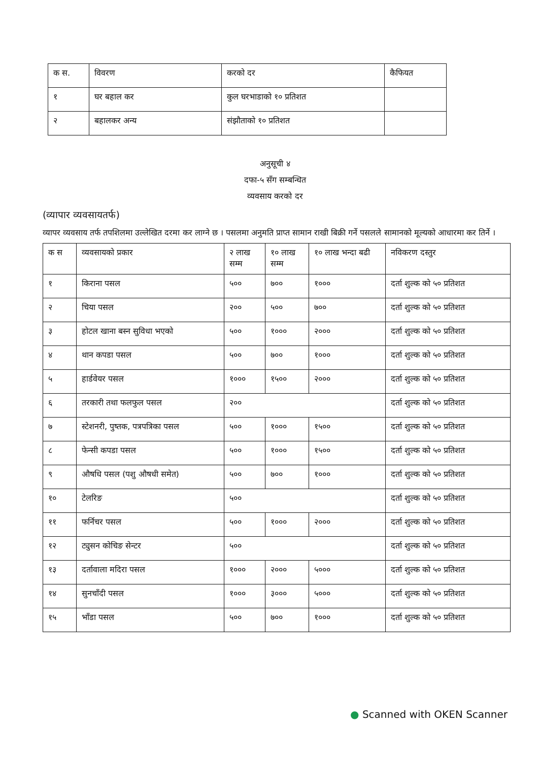| क स. | विवरण | करको दर | कैफियत |
| --- | --- | --- | --- |
| १ | घर बहाल कर | कुल घरभाडाको १० प्रतिशत | |
| २ | बहालकर अन्य | संझौताको १० प्रतिशत | |
अनुसूची ४
दफा-५ सँग सम्बन्धित
व्यवसाय करको दर
(व्यापार व्यवसायतर्फ)
व्यापर व्यवसाय तर्फ तपशिलमा उल्लेखित दरमा कर लाग्ने छ । पसलमा अनुमति प्राप्त सामान राखी बिक्री गर्ने पसलले सामानको मूल्यको आधारमा कर तिर्ने ।
| क स | व्यवसायको प्रकार | २ लाख सम्म | १० लाख सम्म | १० लाख भन्दा बढी | नविकरण दस्तुर |
| --- | --- | --- | --- | --- | --- |
| १ | किराना पसल | ५०० | ७०० | १००० | दर्ता शुल्क को ५० प्रतिशत |
| २ | चिया पसल | २०० | ५०० | ७०० | दर्ता शुल्क को ५० प्रतिशत |
| ३ | होटल खाना बस्न सुविधा भएको | ५०० | १००० | २००० | दर्ता शुल्क को ५० प्रतिशत |
| ४ | थान कपडा पसल | ५०० | ७०० | १००० | दर्ता शुल्क को ५० प्रतिशत |
| ५ | हार्डवेयर पसल | १००० | १५०० | २००० | दर्ता शुल्क को ५० प्रतिशत |
| ६ | तरकारी तथा फलफुल पसल | २०० | | | दर्ता शुल्क को ५० प्रतिशत |
| ७ | स्टेशनरी, पुष्तक, पत्रपत्रिका पसल | ५०० | १००० | १५०० | दर्ता शुल्क को ५० प्रतिशत |
| ८ | फेन्सी कपडा पसल | ५०० | १००० | १५०० | दर्ता शुल्क को ५० प्रतिशत |
| ९ | औषधि पसल (पशु औषधी समेत) | ५०० | ७०० | १००० | दर्ता शुल्क को ५० प्रतिशत |
| १० | टेलरिङ | ५०० | | | दर्ता शुल्क को ५० प्रतिशत |
| ११ | फर्निचर पसल | ५०० | १००० | २००० | दर्ता शुल्क को ५० प्रतिशत |
| १२ | ट्युसन कोचिङ सेन्टर | ५०० | | | दर्ता शुल्क को ५० प्रतिशत |
| १३ | दर्तावाला मदिरा पसल | १००० | २००० | ५००० | दर्ता शुल्क को ५० प्रतिशत |
| १४ | सुनचाँदी पसल | १००० | ३००० | ५००० | दर्ता शुल्क को ५० प्रतिशत |
| १५ | भाँडा पसल | ५०० | ७०० | १००० | दर्ता शुल्क को ५० प्रतिशत |
● Scanned with OKEN Scanner